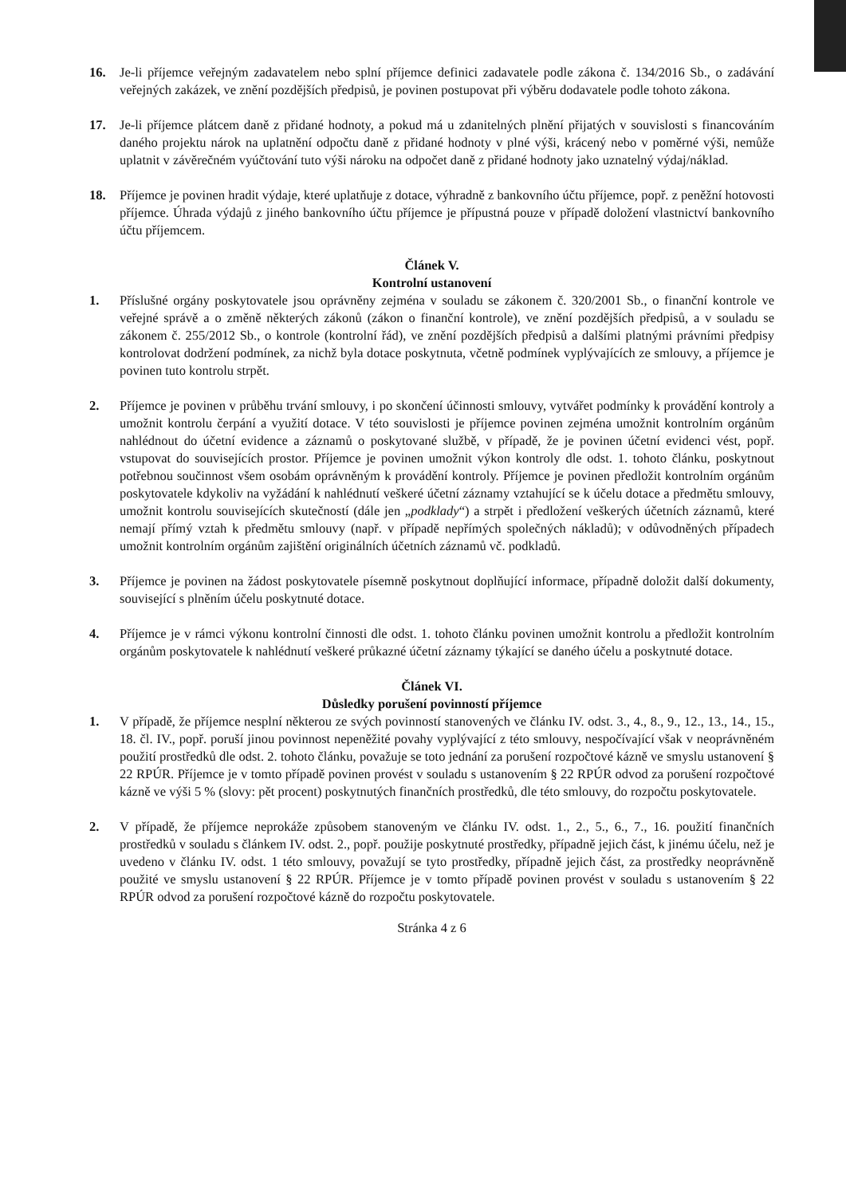16. Je-li příjemce veřejným zadavatelem nebo splní příjemce definici zadavatele podle zákona č. 134/2016 Sb., o zadávání veřejných zakázek, ve znění pozdějších předpisů, je povinen postupovat při výběru dodavatele podle tohoto zákona.
17. Je-li příjemce plátcem daně z přidané hodnoty, a pokud má u zdanitelných plnění přijatých v souvislosti s financováním daného projektu nárok na uplatnění odpočtu daně z přidané hodnoty v plné výši, krácený nebo v poměrné výši, nemůže uplatnit v závěrečném vyúčtování tuto výši nároku na odpočet daně z přidané hodnoty jako uznatelný výdaj/náklad.
18. Příjemce je povinen hradit výdaje, které uplatňuje z dotace, výhradně z bankovního účtu příjemce, popř. z peněžní hotovosti příjemce. Úhrada výdajů z jiného bankovního účtu příjemce je přípustná pouze v případě doložení vlastnictví bankovního účtu příjemcem.
Článek V.
Kontrolní ustanovení
1. Příslušné orgány poskytovatele jsou oprávněny zejména v souladu se zákonem č. 320/2001 Sb., o finanční kontrole ve veřejné správě a o změně některých zákonů (zákon o finanční kontrole), ve znění pozdějších předpisů, a v souladu se zákonem č. 255/2012 Sb., o kontrole (kontrolní řád), ve znění pozdějších předpisů a dalšími platnými právními předpisy kontrolovat dodržení podmínek, za nichž byla dotace poskytnuta, včetně podmínek vyplývajících ze smlouvy, a příjemce je povinen tuto kontrolu strpět.
2. Příjemce je povinen v průběhu trvání smlouvy, i po skončení účinnosti smlouvy, vytvářet podmínky k provádění kontroly a umožnit kontrolu čerpání a využití dotace. V této souvislosti je příjemce povinen zejména umožnit kontrolním orgánům nahlédnout do účetní evidence a záznamů o poskytované službě, v případě, že je povinen účetní evidenci vést, popř. vstupovat do souvisejících prostor. Příjemce je povinen umožnit výkon kontroly dle odst. 1. tohoto článku, poskytnout potřebnou součinnost všem osobám oprávněným k provádění kontroly. Příjemce je povinen předložit kontrolním orgánům poskytovatele kdykoliv na vyžádání k nahlédnutí veškeré účetní záznamy vztahující se k účelu dotace a předmětu smlouvy, umožnit kontrolu souvisejících skutečností (dále jen „podklady“) a strpět i předložení veškerých účetních záznamů, které nemají přímý vztah k předmětu smlouvy (např. v případě nepřímých společných nákladů); v odůvodněných případech umožnit kontrolním orgánům zajištění originálních účetních záznamů vč. podkladů.
3. Příjemce je povinen na žádost poskytovatele písemně poskytnout doplňující informace, případně doložit další dokumenty, související s plněním účelu poskytnuté dotace.
4. Příjemce je v rámci výkonu kontrolní činnosti dle odst. 1. tohoto článku povinen umožnit kontrolu a předložit kontrolním orgánům poskytovatele k nahlédnutí veškeré průkazné účetní záznamy týkající se daného účelu a poskytnuté dotace.
Článek VI.
Důsledky porušení povinností příjemce
1. V případě, že příjemce nesplní některou ze svých povinností stanovených ve článku IV. odst. 3., 4., 8., 9., 12., 13., 14., 15., 18. čl. IV., popř. poruší jinou povinnost nepeněžité povahy vyplývající z této smlouvy, nespočívající však v neoprávněném použití prostředků dle odst. 2. tohoto článku, považuje se toto jednání za porušení rozpočtové kázně ve smyslu ustanovení § 22 RPÚR. Příjemce je v tomto případě povinen provést v souladu s ustanovením § 22 RPÚR odvod za porušení rozpočtové kázně ve výši 5 % (slovy: pět procent) poskytnutých finančních prostředků, dle této smlouvy, do rozpočtu poskytovatele.
2. V případě, že příjemce neprokáže způsobem stanoveným ve článku IV. odst. 1., 2., 5., 6., 7., 16. použití finančních prostředků v souladu s článkem IV. odst. 2., popř. použije poskytnuté prostředky, případně jejich část, k jinému účelu, než je uvedeno v článku IV. odst. 1 této smlouvy, považují se tyto prostředky, případně jejich část, za prostředky neoprávněně použité ve smyslu ustanovení § 22 RPÚR. Příjemce je v tomto případě povinen provést v souladu s ustanovením § 22 RPÚR odvod za porušení rozpočtové kázně do rozpočtu poskytovatele.
Stránka 4 z 6